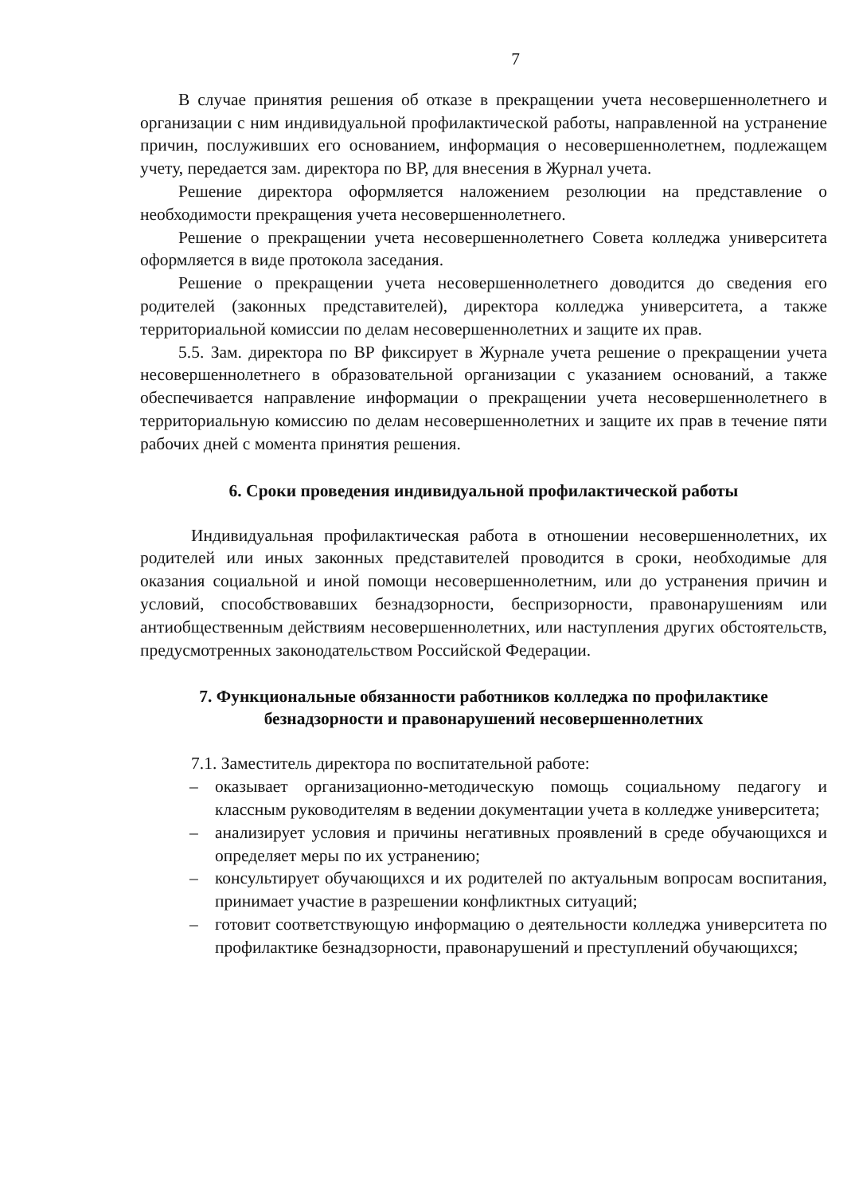7
В случае принятия решения об отказе в прекращении учета несовершеннолетнего и организации с ним индивидуальной профилактической работы, направленной на устранение причин, послуживших его основанием, информация о несовершеннолетнем, подлежащем учету, передается зам. директора по ВР, для внесения в Журнал учета.
Решение директора оформляется наложением резолюции на представление о необходимости прекращения учета несовершеннолетнего.
Решение о прекращении учета несовершеннолетнего Совета колледжа университета оформляется в виде протокола заседания.
Решение о прекращении учета несовершеннолетнего доводится до сведения его родителей (законных представителей), директора колледжа университета, а также территориальной комиссии по делам несовершеннолетних и защите их прав.
5.5. Зам. директора по ВР фиксирует в Журнале учета решение о прекращении учета несовершеннолетнего в образовательной организации с указанием оснований, а также обеспечивается направление информации о прекращении учета несовершеннолетнего в территориальную комиссию по делам несовершеннолетних и защите их прав в течение пяти рабочих дней с момента принятия решения.
6. Сроки проведения индивидуальной профилактической работы
Индивидуальная профилактическая работа в отношении несовершеннолетних, их родителей или иных законных представителей проводится в сроки, необходимые для оказания социальной и иной помощи несовершеннолетним, или до устранения причин и условий, способствовавших безнадзорности, беспризорности, правонарушениям или антиобщественным действиям несовершеннолетних, или наступления других обстоятельств, предусмотренных законодательством Российской Федерации.
7. Функциональные обязанности работников колледжа по профилактике безнадзорности и правонарушений несовершеннолетних
7.1. Заместитель директора по воспитательной работе:
– оказывает организационно-методическую помощь социальному педагогу и классным руководителям в ведении документации учета в колледже университета;
– анализирует условия и причины негативных проявлений в среде обучающихся и определяет меры по их устранению;
– консультирует обучающихся и их родителей по актуальным вопросам воспитания, принимает участие в разрешении конфликтных ситуаций;
– готовит соответствующую информацию о деятельности колледжа университета по профилактике безнадзорности, правонарушений и преступлений обучающихся;